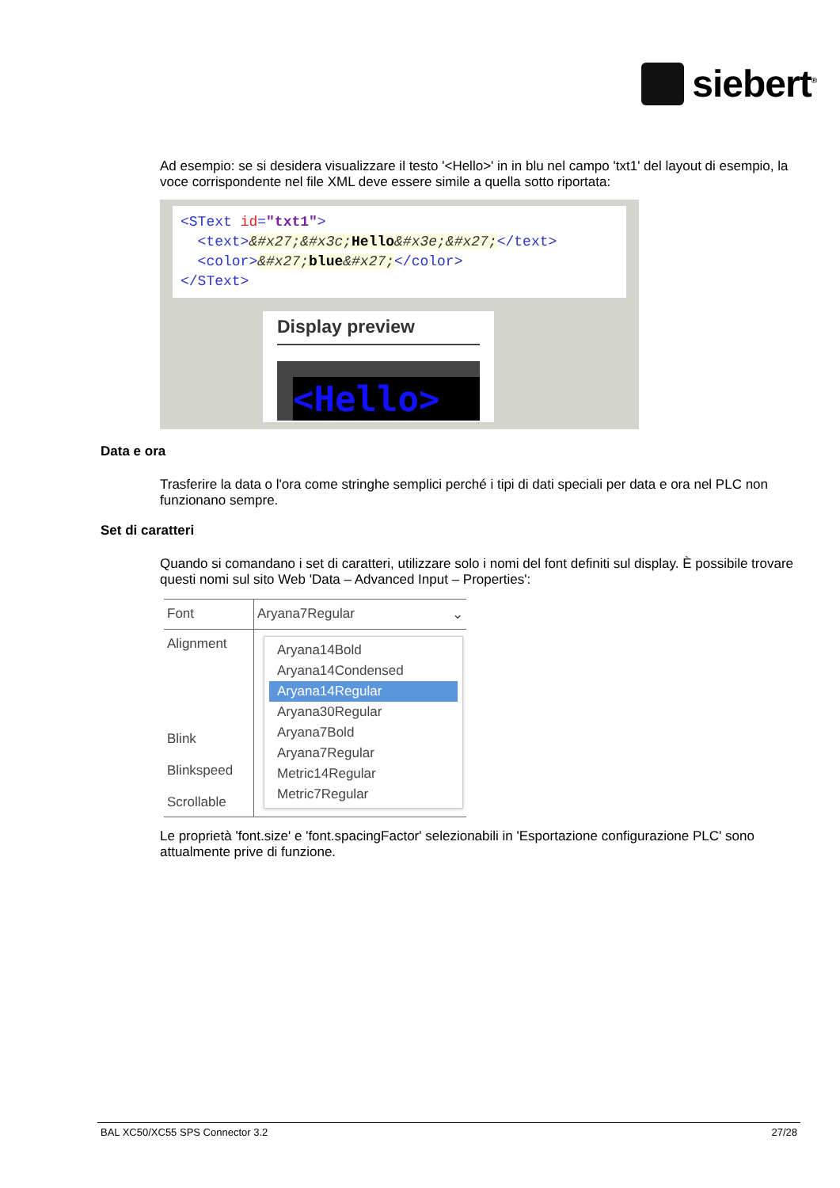siebert<sup>®</sup>
Ad esempio: se si desidera visualizzare il testo '<Hello>' in in blu nel campo 'txt1' del layout di esempio, la voce corrispondente nel file XML deve essere simile a quella sotto riportata:
<SText id="txt1">
<text>&#x27;&#x3c;Hello&#x3e;&#x27;</text>
<color>&#x27;blue&#x27;</color>
</SText>
Display preview
<Hello>
Data e ora
Trasferire la data o l'ora come stringhe semplici perché i tipi di dati speciali per data e ora nel PLC non funzionano sempre.
Set di caratteri
Quando si comandano i set di caratteri, utilizzare solo i nomi del font definiti sul display. È possibile trovare questi nomi sul sito Web 'Data – Advanced Input – Properties':
| Font | Aryana7Regular ⌄ |
| Alignment Blink Blinkspeed Scrollable | Aryana14Bold Aryana14Condensed Aryana14Regular Aryana30Regular Aryana7Bold Aryana7Regular Metric14Regular Metric7Regular |
Le proprietà 'font.size' e 'font.spacingFactor' selezionabili in 'Esportazione configurazione PLC' sono attualmente prive di funzione.
BAL XC50/XC55 SPS Connector 3.2 27/28